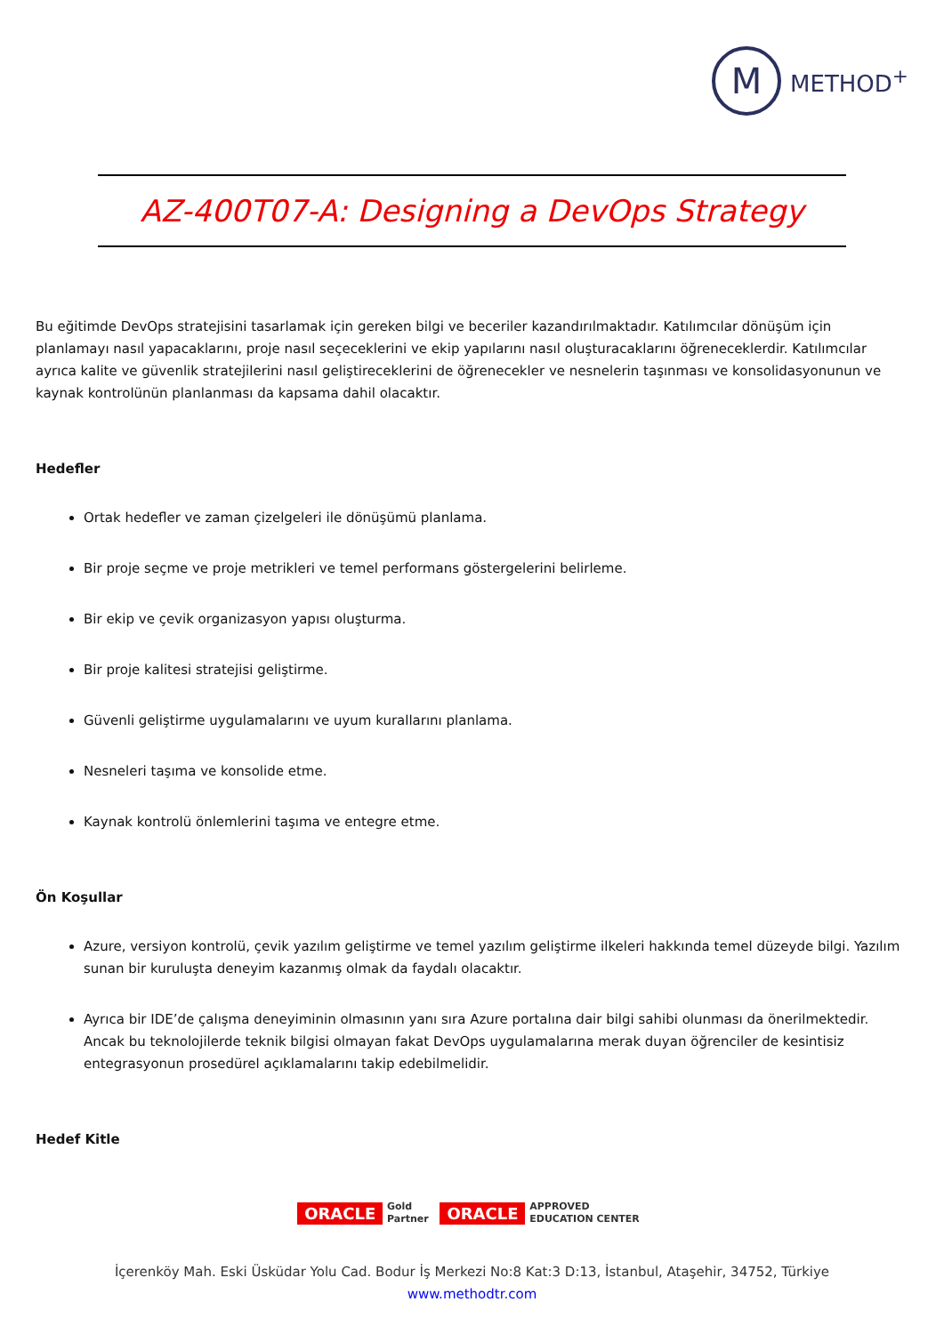M
METHOD<sup>+</sup>
AZ-400T07-A: Designing a DevOps Strategy
Bu eğitimde DevOps stratejisini tasarlamak için gereken bilgi ve beceriler kazandırılmaktadır. Katılımcılar dönüşüm için planlamayı nasıl yapacaklarını, proje nasıl seçeceklerini ve ekip yapılarını nasıl oluşturacaklarını öğreneceklerdir. Katılımcılar ayrıca kalite ve güvenlik stratejilerini nasıl geliştireceklerini de öğrenecekler ve nesnelerin taşınması ve konsolidasyonunun ve kaynak kontrolünün planlanması da kapsama dahil olacaktır.
Hedefler
Ortak hedefler ve zaman çizelgeleri ile dönüşümü planlama.
Bir proje seçme ve proje metrikleri ve temel performans göstergelerini belirleme.
Bir ekip ve çevik organizasyon yapısı oluşturma.
Bir proje kalitesi stratejisi geliştirme.
Güvenli geliştirme uygulamalarını ve uyum kurallarını planlama.
Nesneleri taşıma ve konsolide etme.
Kaynak kontrolü önlemlerini taşıma ve entegre etme.
Ön Koşullar
Azure, versiyon kontrolü, çevik yazılım geliştirme ve temel yazılım geliştirme ilkeleri hakkında temel düzeyde bilgi. Yazılım sunan bir kuruluşta deneyim kazanmış olmak da faydalı olacaktır.
Ayrıca bir IDE’de çalışma deneyiminin olmasının yanı sıra Azure portalına dair bilgi sahibi olunması da önerilmektedir. Ancak bu teknolojilerde teknik bilgisi olmayan fakat DevOps uygulamalarına merak duyan öğrenciler de kesintisiz entegrasyonun prosedürel açıklamalarını takip edebilmelidir.
Hedef Kitle
ORACLE Gold
Partner ORACLE APPROVED
EDUCATION CENTER
İçerenköy Mah. Eski Üsküdar Yolu Cad. Bodur İş Merkezi No:8 Kat:3 D:13, İstanbul, Ataşehir, 34752, Türkiye
www.methodtr.com